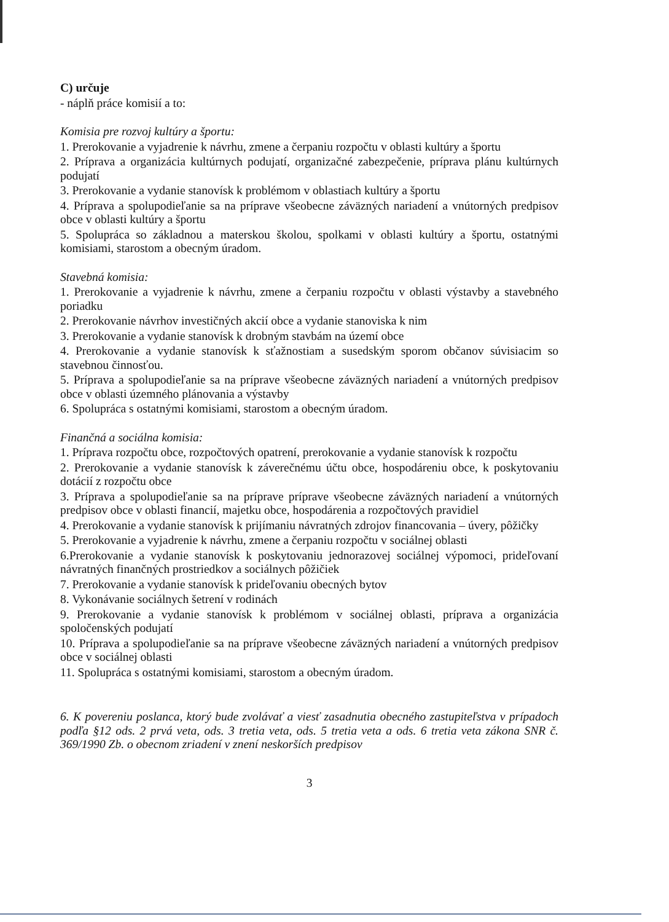C) určuje
- náplň práce komisií a to:
Komisia pre rozvoj kultúry a športu:
1. Prerokovanie a vyjadrenie k návrhu, zmene a čerpaniu rozpočtu v oblasti kultúry a športu
2. Príprava a organizácia kultúrnych podujatí, organizačné zabezpečenie, príprava plánu kultúrnych podujatí
3. Prerokovanie a vydanie stanovísk k problémom v oblastiach kultúry a športu
4. Príprava a spolupodieľanie sa na príprave všeobecne záväzných nariadení a vnútorných predpisov obce v oblasti kultúry a športu
5. Spolupráca so základnou a materskou školou, spolkami v oblasti kultúry a športu, ostatnými komisiami, starostom a obecným úradom.
Stavebná komisia:
1. Prerokovanie a vyjadrenie k návrhu, zmene a čerpaniu rozpočtu v oblasti výstavby a stavebného poriadku
2. Prerokovanie návrhov investičných akcií obce a vydanie stanoviska k nim
3. Prerokovanie a vydanie stanovísk k drobným stavbám na území obce
4. Prerokovanie a vydanie stanovísk k sťažnostiam a susedským sporom občanov súvisiacim so stavebnou činnosťou.
5. Príprava a spolupodieľanie sa na príprave všeobecne záväzných nariadení a vnútorných predpisov obce v oblasti územného plánovania a výstavby
6. Spolupráca s ostatnými komisiami, starostom a obecným úradom.
Finančná a sociálna komisia:
1. Príprava rozpočtu obce, rozpočtových opatrení, prerokovanie a vydanie stanovísk k rozpočtu
2. Prerokovanie a vydanie stanovísk k záverečnému účtu obce, hospodáreniu obce, k poskytovaniu dotácií z rozpočtu obce
3. Príprava a spolupodieľanie sa na príprave príprave všeobecne záväzných nariadení a vnútorných predpisov obce v oblasti financií, majetku obce, hospodárenia a rozpočtových pravidiel
4. Prerokovanie a vydanie stanovísk k prijímaniu návratných zdrojov financovania – úvery, pôžičky
5. Prerokovanie a vyjadrenie k návrhu, zmene a čerpaniu rozpočtu v sociálnej oblasti
6.Prerokovanie a vydanie stanovísk k poskytovaniu jednorazovej sociálnej výpomoci, prideľovaní návratných finančných prostriedkov a sociálnych pôžičiek
7. Prerokovanie a vydanie stanovísk k prideľovaniu obecných bytov
8. Vykonávanie sociálnych šetrení v rodinách
9. Prerokovanie a vydanie stanovísk k problémom v sociálnej oblasti, príprava a organizácia spoločenských podujatí
10. Príprava a spolupodieľanie sa na príprave všeobecne záväzných nariadení a vnútorných predpisov obce v sociálnej oblasti
11. Spolupráca s ostatnými komisiami, starostom a obecným úradom.
6. K povereniu poslanca, ktorý bude zvolávať a viesť zasadnutia obecného zastupiteľstva v prípadoch podľa §12 ods. 2 prvá veta, ods. 3 tretia veta, ods. 5 tretia veta a ods. 6 tretia veta zákona SNR č. 369/1990 Zb. o obecnom zriadení v znení neskorších predpisov
3